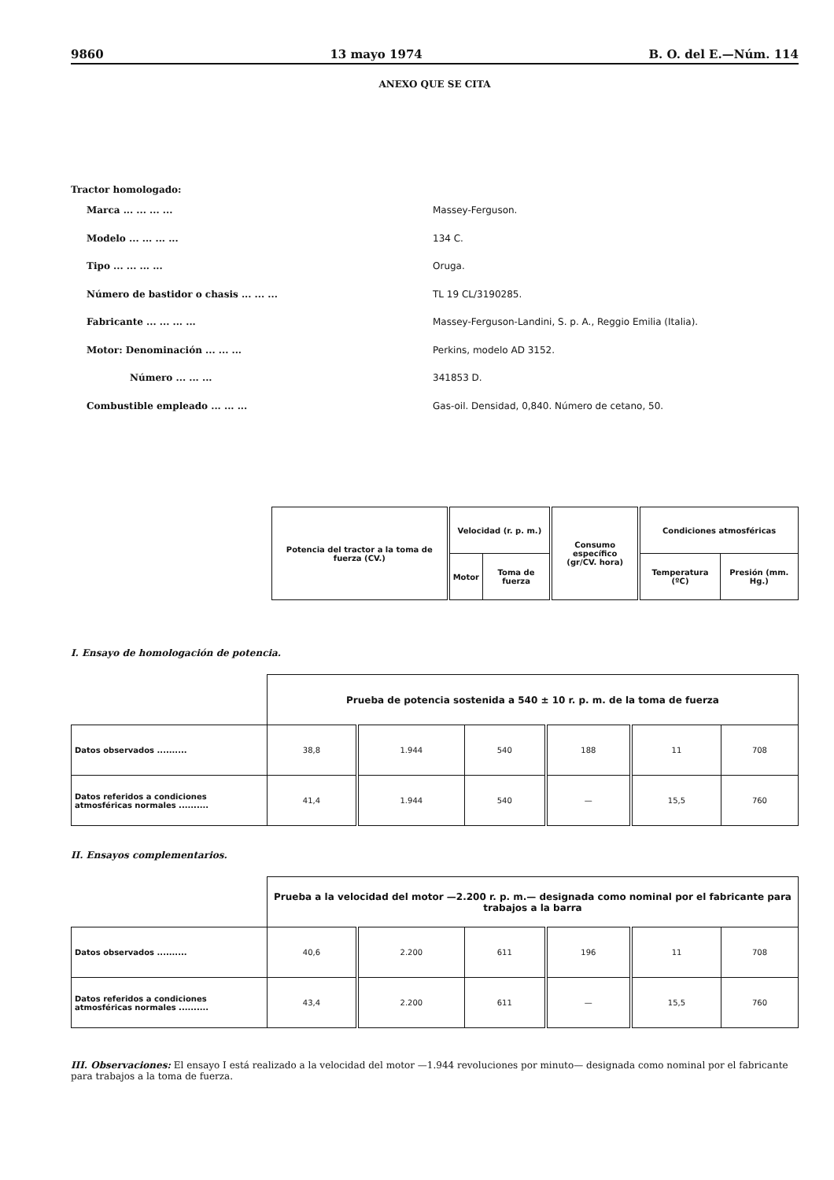9860 13 mayo 1974 B. O. del E.—Núm. 114
ANEXO QUE SE CITA
Tractor homologado:
Marca ... ... ... ... Massey-Ferguson.
Modelo ... ... ... ... 134 C.
Tipo ... ... ... ... Oruga.
Número de bastidor o chasis ... ... ... TL 19 CL/3190285.
Fabricante ... ... ... ... Massey-Ferguson-Landini, S. p. A., Reggio Emilia (Italia).
Motor: Denominación ... ... ... Perkins, modelo AD 3152.
Número ... ... ... 341853 D.
Combustible empleado ... ... ... Gas-oil. Densidad, 0,840. Número de cetano, 50.
| Potencia del tractor a la toma de fuerza (CV.) | Velocidad (r. p. m.) | | Consumo específico (gr/CV. hora) | Condiciones atmosféricas | |
| --- | --- | --- | --- | --- | --- |
| | Motor | Toma de fuerza | | Temperatura (ºC) | Presión (mm. Hg.) |
I. Ensayo de homologación de potencia.
| | Prueba de potencia sostenida a 540 ± 10 r. p. m. de la toma de fuerza | | | | | |
| Datos observados .......... | 38,8 | 1.944 | 540 | 188 | 11 | 708 |
| Datos referidos a condiciones atmosféricas normales .......... | 41,4 | 1.944 | 540 | — | 15,5 | 760 |
II. Ensayos complementarios.
| | Prueba a la velocidad del motor —2.200 r. p. m.— designada como nominal por el fabricante para trabajos a la barra | | | | | |
| Datos observados .......... | 40,6 | 2.200 | 611 | 196 | 11 | 708 |
| Datos referidos a condiciones atmosféricas normales .......... | 43,4 | 2.200 | 611 | — | 15,5 | 760 |
III. Observaciones: El ensayo I está realizado a la velocidad del motor —1.944 revoluciones por minuto— designada como nominal por el fabricante para trabajos a la toma de fuerza.